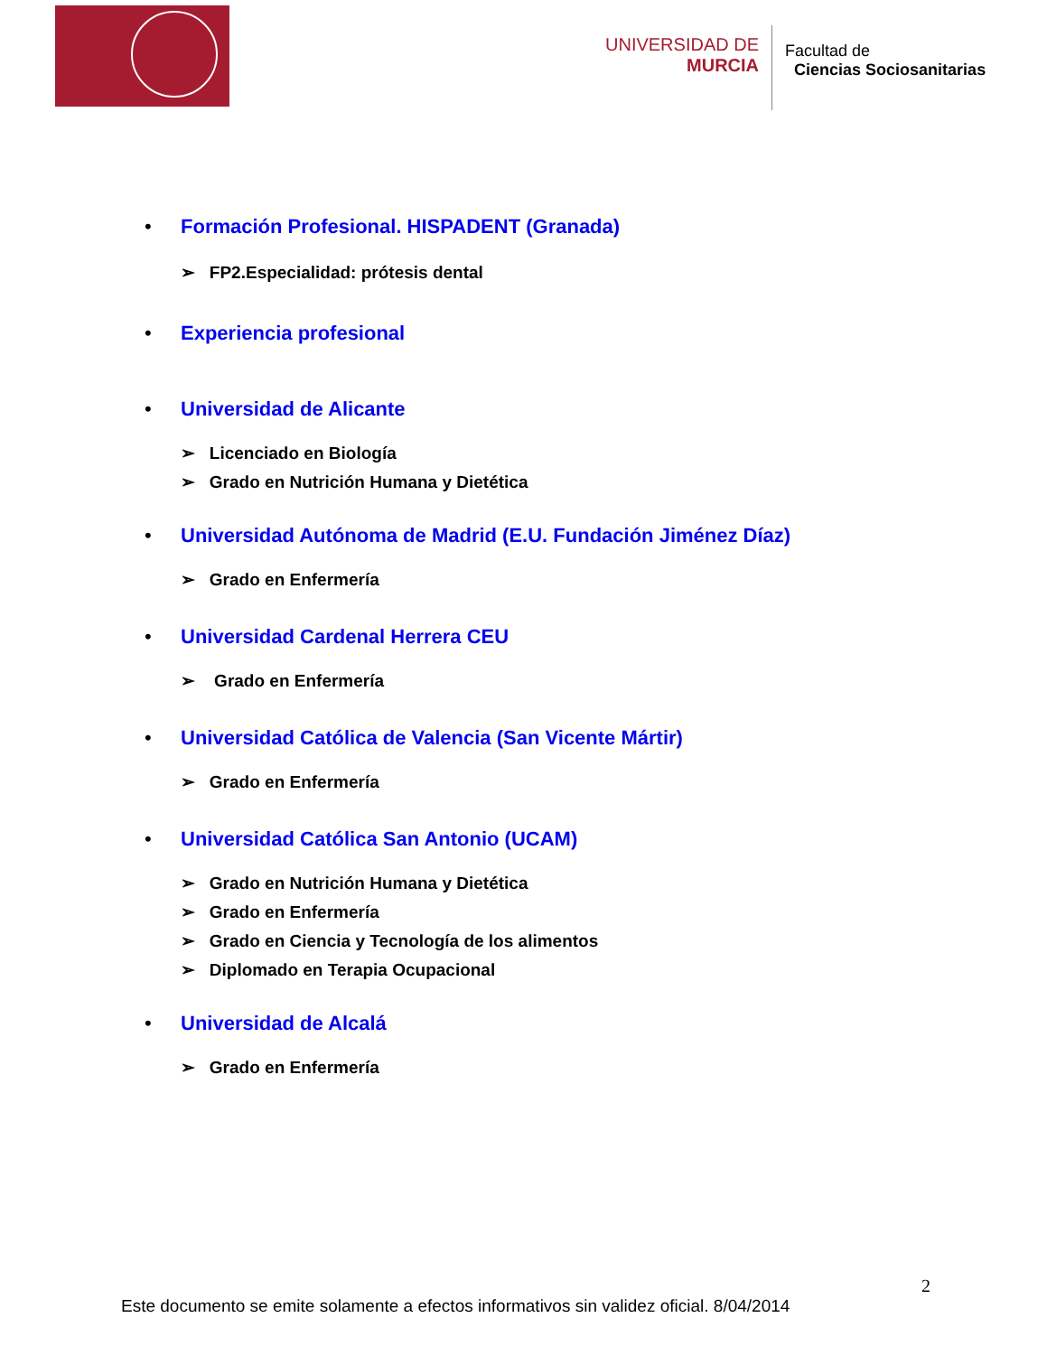UNIVERSIDAD DE
MURCIA
Facultad de
Ciencias Sociosanitarias
• Formación Profesional. HISPADENT (Granada)
➢ FP2.Especialidad: prótesis dental
• Experiencia profesional
• Universidad de Alicante
➢ Licenciado en Biología
➢ Grado en Nutrición Humana y Dietética
• Universidad Autónoma de Madrid (E.U. Fundación Jiménez Díaz)
➢ Grado en Enfermería
• Universidad Cardenal Herrera CEU
➢ Grado en Enfermería
• Universidad Católica de Valencia (San Vicente Mártir)
➢ Grado en Enfermería
• Universidad Católica San Antonio (UCAM)
➢ Grado en Nutrición Humana y Dietética
➢ Grado en Enfermería
➢ Grado en Ciencia y Tecnología de los alimentos
➢ Diplomado en Terapia Ocupacional
• Universidad de Alcalá
➢ Grado en Enfermería
2
Este documento se emite solamente a efectos informativos sin validez oficial. 8/04/2014